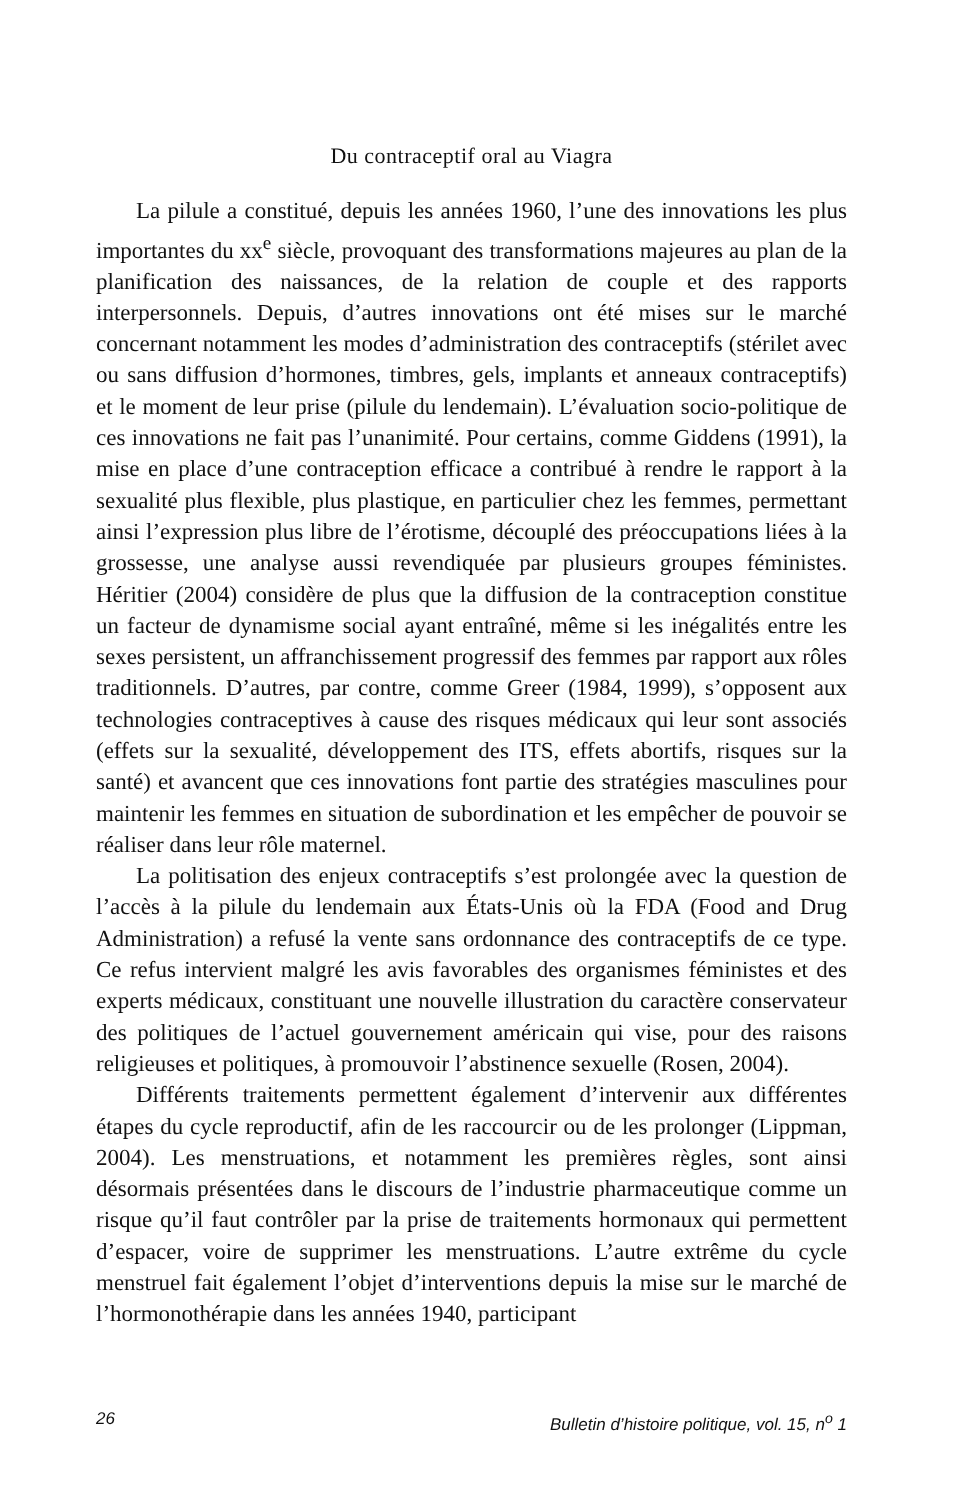Du contraceptif oral au Viagra
La pilule a constitué, depuis les années 1960, l’une des innovations les plus importantes du xx<sup>e</sup> siècle, provoquant des transformations majeures au plan de la planification des naissances, de la relation de couple et des rapports interpersonnels. Depuis, d’autres innovations ont été mises sur le marché concernant notamment les modes d’administration des contraceptifs (stérilet avec ou sans diffusion d’hormones, timbres, gels, implants et anneaux contraceptifs) et le moment de leur prise (pilule du lendemain). L’évaluation socio-politique de ces innovations ne fait pas l’unanimité. Pour certains, comme Giddens (1991), la mise en place d’une contraception efficace a contribué à rendre le rapport à la sexualité plus flexible, plus plastique, en particulier chez les femmes, permettant ainsi l’expression plus libre de l’érotisme, découplé des préoccupations liées à la grossesse, une analyse aussi revendiquée par plusieurs groupes féministes. Héritier (2004) considère de plus que la diffusion de la contraception constitue un facteur de dynamisme social ayant entraîné, même si les inégalités entre les sexes persistent, un affranchissement progressif des femmes par rapport aux rôles traditionnels. D’autres, par contre, comme Greer (1984, 1999), s’opposent aux technologies contraceptives à cause des risques médicaux qui leur sont associés (effets sur la sexualité, développement des ITS, effets abortifs, risques sur la santé) et avancent que ces innovations font partie des stratégies masculines pour maintenir les femmes en situation de subordination et les empêcher de pouvoir se réaliser dans leur rôle maternel.
La politisation des enjeux contraceptifs s’est prolongée avec la question de l’accès à la pilule du lendemain aux États-Unis où la FDA (Food and Drug Administration) a refusé la vente sans ordonnance des contraceptifs de ce type. Ce refus intervient malgré les avis favorables des organismes féministes et des experts médicaux, constituant une nouvelle illustration du caractère conservateur des politiques de l’actuel gouvernement américain qui vise, pour des raisons religieuses et politiques, à promouvoir l’abstinence sexuelle (Rosen, 2004).
Différents traitements permettent également d’intervenir aux différentes étapes du cycle reproductif, afin de les raccourcir ou de les prolonger (Lippman, 2004). Les menstruations, et notamment les premières règles, sont ainsi désormais présentées dans le discours de l’industrie pharmaceutique comme un risque qu’il faut contrôler par la prise de traitements hormonaux qui permettent d’espacer, voire de supprimer les menstruations. L’autre extrême du cycle menstruel fait également l’objet d’interventions depuis la mise sur le marché de l’hormonothérapie dans les années 1940, participant
26 Bulletin d’histoire politique, vol. 15, n<sup>o</sup> 1